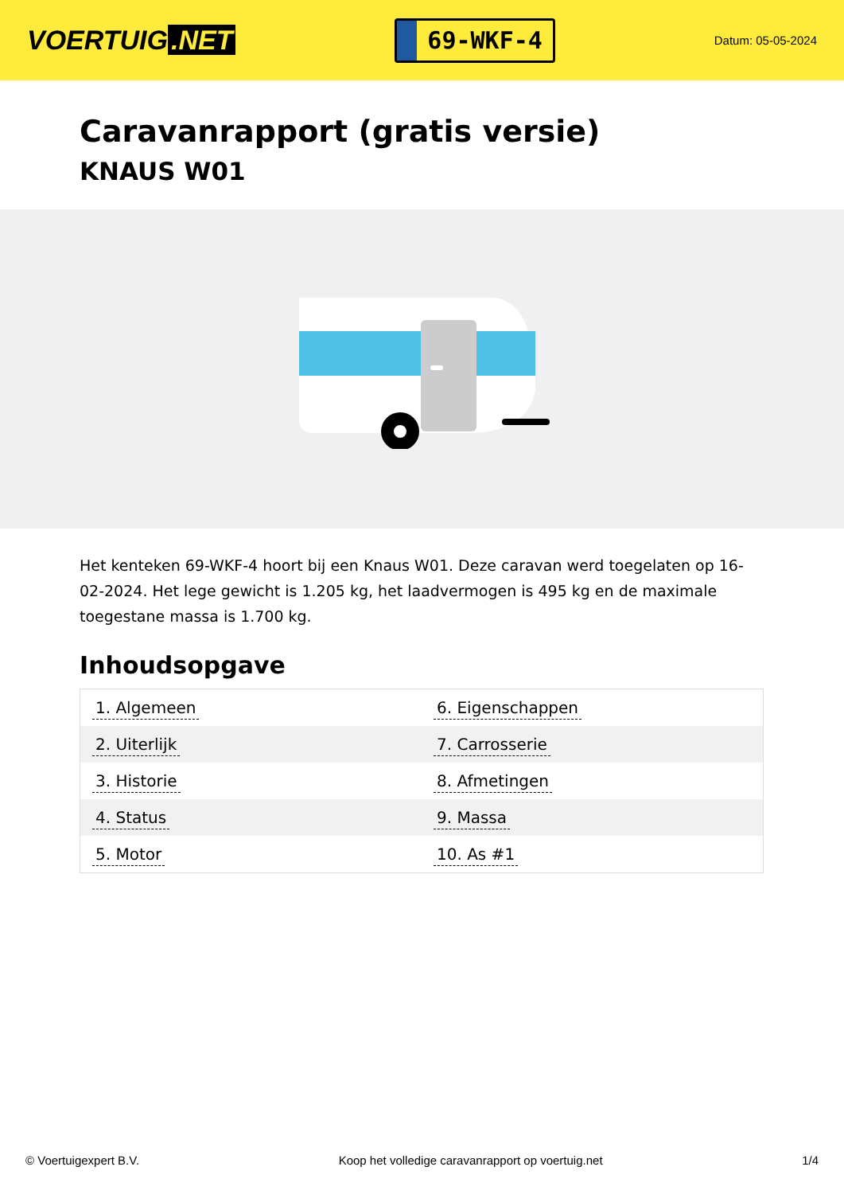VOERTUIG.NET
69-WKF-4
Datum: 05-05-2024
Caravanrapport (gratis versie)
KNAUS W01
Het kenteken 69-WKF-4 hoort bij een Knaus W01. Deze caravan werd toegelaten op 16-02-2024. Het lege gewicht is 1.205 kg, het laadvermogen is 495 kg en de maximale toegestane massa is 1.700 kg.
Inhoudsopgave
| 1. Algemeen | 6. Eigenschappen |
| 2. Uiterlijk | 7. Carrosserie |
| 3. Historie | 8. Afmetingen |
| 4. Status | 9. Massa |
| 5. Motor | 10. As #1 |
© Voertuigexpert B.V. Koop het volledige caravanrapport op voertuig.net 1/4